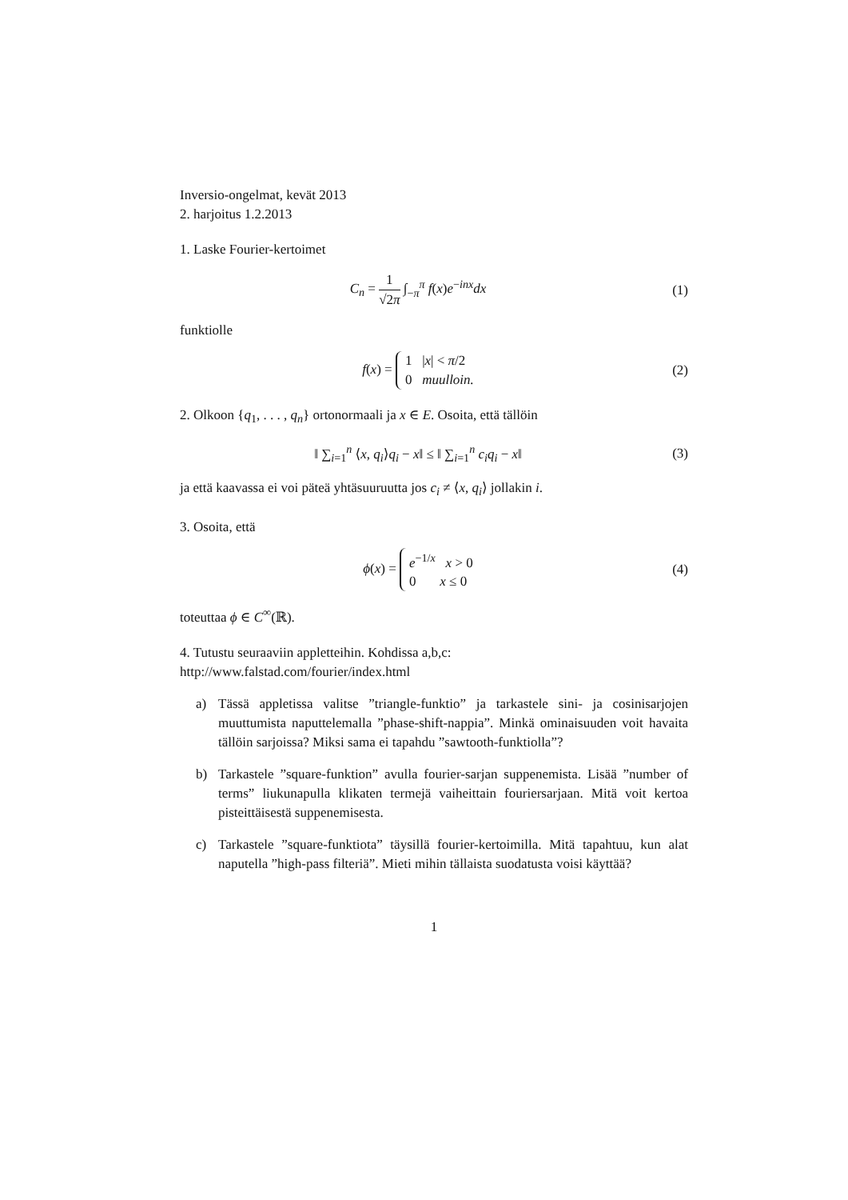Inversio-ongelmat, kevät 2013
2. harjoitus 1.2.2013
1. Laske Fourier-kertoimet
C<sub>n</sub> = 1 √2π ∫<sub>−π</sub><sup>π</sup> f(x)e<sup>−inx</sup>dx (1)
funktiolle
f(x) = 1 |x| < π/2
0 muulloin.
(2)
2. Olkoon {q<sub>1</sub>, . . . , q<sub>n</sub>} ortonormaali ja x ∈ E. Osoita, että tällöin
‖ ∑<sub>i=1</sub><sup>n</sup> ⟨x, q<sub>i</sub>⟩q<sub>i</sub> − x‖ ≤ ‖ ∑<sub>i=1</sub><sup>n</sup> c<sub>i</sub>q<sub>i</sub> − x‖
(3)
ja että kaavassa ei voi päteä yhtäsuuruutta jos c<sub>i</sub> ≠ ⟨x, q<sub>i</sub>⟩ jollakin i.
3. Osoita, että
ϕ(x) = e<sup>−1/x</sup> x > 0
0 x ≤ 0
(4)
toteuttaa ϕ ∈ C<sup>∞</sup>(ℝ).
4. Tutustu seuraaviin appletteihin. Kohdissa a,b,c:
http://www.falstad.com/fourier/index.html
a) Tässä appletissa valitse ”triangle-funktio” ja tarkastele sini- ja cosinisarjojen muuttumista naputtelemalla ”phase-shift-nappia”. Minkä ominaisuuden voit havaita tällöin sarjoissa? Miksi sama ei tapahdu ”sawtooth-funktiolla”?
b) Tarkastele ”square-funktion” avulla fourier-sarjan suppenemista. Lisää ”number of terms” liukunapulla klikaten termejä vaiheittain fouriersarjaan. Mitä voit kertoa pisteittäisestä suppenemisesta.
c) Tarkastele ”square-funktiota” täysillä fourier-kertoimilla. Mitä tapahtuu, kun alat naputella ”high-pass filteriä”. Mieti mihin tällaista suodatusta voisi käyttää?
1